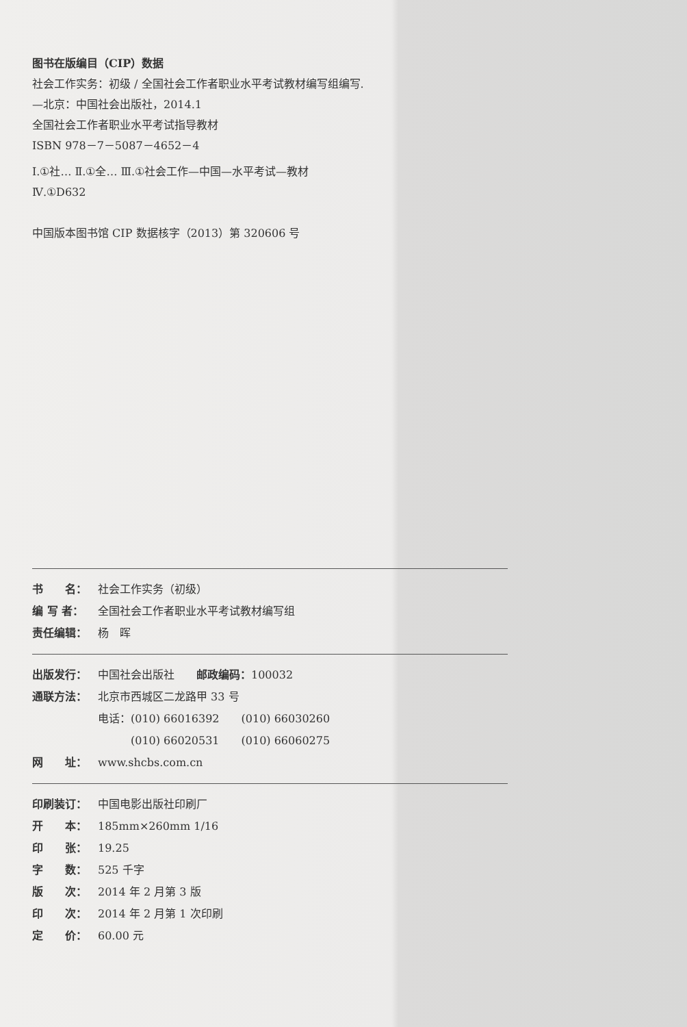图书在版编目（CIP）数据
社会工作实务：初级 / 全国社会工作者职业水平考试教材编写组编写.
—北京：中国社会出版社，2014.1
全国社会工作者职业水平考试指导教材
ISBN 978－7－5087－4652－4
Ⅰ.①社… Ⅱ.①全… Ⅲ.①社会工作—中国—水平考试—教材
Ⅳ.①D632
中国版本图书馆 CIP 数据核字（2013）第 320606 号
书　　名： 社会工作实务（初级）
编 写 者： 全国社会工作者职业水平考试教材编写组
责任编辑： 杨　晖
出版发行： 中国社会出版社　　邮政编码：100032
通联方法： 北京市西城区二龙路甲 33 号
电话：(010) 66016392　　(010) 66030260
　　　(010) 66020531　　(010) 66060275
网　　址： www.shcbs.com.cn
印刷装订： 中国电影出版社印刷厂
开　　本： 185mm×260mm 1/16
印　　张： 19.25
字　　数： 525 千字
版　　次： 2014 年 2 月第 3 版
印　　次： 2014 年 2 月第 1 次印刷
定　　价： 60.00 元